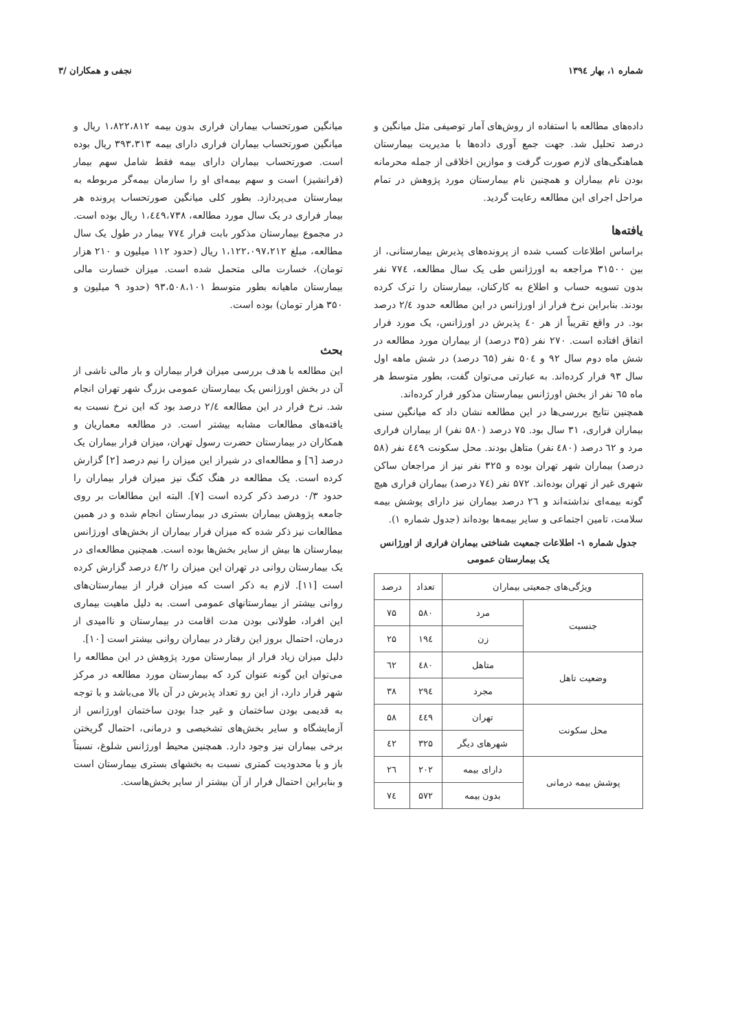شماره ۱، بهار ۱۳۹٤ نجفی و همکاران /۳
داده‌های مطالعه با استفاده از روش‌های آمار توصیفی مثل میانگین و درصد تحلیل شد. جهت جمع آوری داده‌ها با مدیریت بیمارستان هماهنگی‌های لازم صورت گرفت و موازین اخلاقی از جمله محرمانه بودن نام بیماران و همچنین نام بیمارستان مورد پژوهش در تمام مراحل اجرای این مطالعه رعایت گردید.
یافته‌ها
براساس اطلاعات کسب شده از پرونده‌های پذیرش بیمارستانی، از بین ۳۱۵۰۰ مراجعه به اورژانس طی یک سال مطالعه، ۷۷٤ نفر بدون تسویه حساب و اطلاع به کارکنان، بیمارستان را ترک کرده بودند. بنابراین نرخ فرار از اورژانس در این مطالعه حدود ۲/٤ درصد بود. در واقع تقریباً از هر ٤۰ پذیرش در اورژانس، یک مورد فرار اتفاق افتاده است. ۲۷۰ نفر (۳۵ درصد) از بیماران مورد مطالعه در شش ماه دوم سال ۹۲ و ۵۰٤ نفر (٦۵ درصد) در شش ماهه اول سال ۹۳ فرار کرده‌اند. به عبارتی می‌توان گفت، بطور متوسط هر ماه ٦۵ نفر از بخش اورژانس بیمارستان مذکور فرار کرده‌اند.
همچنین نتایج بررسی‌ها در این مطالعه نشان داد که میانگین سنی بیماران فراری، ۳۱ سال بود. ۷۵ درصد (۵۸۰ نفر) از بیماران فراری مرد و ٦۲ درصد (٤۸۰ نفر) متاهل بودند. محل سکونت ٤٤۹ نفر (۵۸ درصد) بیماران شهر تهران بوده و ۳۲۵ نفر نیز از مراجعان ساکن شهری غیر از تهران بوده‌اند. ۵۷۲ نفر (۷٤ درصد) بیماران فراری هیچ گونه بیمه‌ای نداشته‌اند و ۲٦ درصد بیماران نیز دارای پوشش بیمه سلامت، تامین اجتماعی و سایر بیمه‌ها بوده‌اند (جدول شماره ۱).
جدول شماره ۱- اطلاعات جمعیت شناختی بیماران فراری از اورژانس یک بیمارستان عمومی
| ویژگی‌های جمعیتی بیماران | | تعداد | درصد |
| --- | --- | --- | --- |
| جنسیت | مرد | ۵۸۰ | ۷۵ |
| | زن | ۱۹٤ | ۲۵ |
| وضعیت تاهل | متاهل | ٤۸۰ | ٦۲ |
| | مجرد | ۲۹٤ | ۳۸ |
| محل سکونت | تهران | ٤٤۹ | ۵۸ |
| | شهرهای دیگر | ۳۲۵ | ٤۲ |
| پوشش بیمه درمانی | دارای بیمه | ۲۰۲ | ۲٦ |
| | بدون بیمه | ۵۷۲ | ۷٤ |
میانگین صورتحساب بیماران فراری بدون بیمه ۱،۸۲۲،۸۱۲ ریال و میانگین صورتحساب بیماران فراری دارای بیمه ۳۹۳،۳۱۳ ریال بوده است. صورتحساب بیماران دارای بیمه فقط شامل سهم بیمار (فرانشیز) است و سهم بیمه‌ای او را سازمان بیمه‌گر مربوطه به بیمارستان می‌پردازد. بطور کلی میانگین صورتحساب پرونده هر بیمار فراری در یک سال مورد مطالعه، ۱،٤٤۹،۷۳۸ ریال بوده است. در مجموع بیمارستان مذکور بابت فرار ۷۷٤ بیمار در طول یک سال مطالعه، مبلغ ۱،۱۲۲،۰۹۷،۲۱۲ ریال (حدود ۱۱۲ میلیون و ۲۱۰ هزار تومان)، خسارت مالی متحمل شده است. میزان خسارت مالی بیمارستان ماهیانه بطور متوسط ۹۳،۵۰۸،۱۰۱ (حدود ۹ میلیون و ۳۵۰ هزار تومان) بوده است.
بحث
این مطالعه با هدف بررسی میزان فرار بیماران و بار مالی ناشی از آن در بخش اورژانس یک بیمارستان عمومی بزرگ شهر تهران انجام شد. نرخ فرار در این مطالعه ۲/٤ درصد بود که این نرخ نسبت به یافته‌های مطالعات مشابه بیشتر است. در مطالعه معماریان و همکاران در بیمارستان حضرت رسول تهران، میزان فرار بیماران یک درصد [٦] و مطالعه‌ای در شیراز این میزان را نیم درصد [۲] گزارش کرده است. یک مطالعه در هنگ کنگ نیز میزان فرار بیماران را حدود ۰/۳ درصد ذکر کرده است [۷]. البته این مطالعات بر روی جامعه پژوهش بیماران بستری در بیمارستان انجام شده و در همین مطالعات نیز ذکر شده که میزان فرار بیماران از بخش‌های اورژانس بیمارستان ها بیش از سایر بخش‌ها بوده است. همچنین مطالعه‌ای در یک بیمارستان روانی در تهران این میزان را ٤/۲ درصد گزارش کرده است [۱۱]. لازم به ذکر است که میزان فرار از بیمارستان‌های روانی بیشتر از بیمارستانهای عمومی است. به دلیل ماهیت بیماری این افراد، طولانی بودن مدت اقامت در بیمارستان و ناامیدی از درمان، احتمال بروز این رفتار در بیماران روانی بیشتر است [۱۰].
دلیل میزان زیاد فرار از بیمارستان مورد پژوهش در این مطالعه را می‌توان این گونه عنوان کرد که بیمارستان مورد مطالعه در مرکز شهر قرار دارد، از این رو تعداد پذیرش در آن بالا می‌باشد و با توجه به قدیمی بودن ساختمان و غیر جدا بودن ساختمان اورژانس از آزمایشگاه و سایر بخش‌های تشخیصی و درمانی، احتمال گریختن برخی بیماران نیز وجود دارد. همچنین محیط اورژانس شلوغ، نسبتاً باز و با محدودیت کمتری نسبت به بخشهای بستری بیمارستان است و بنابراین احتمال فرار از آن بیشتر از سایر بخش‌هاست.